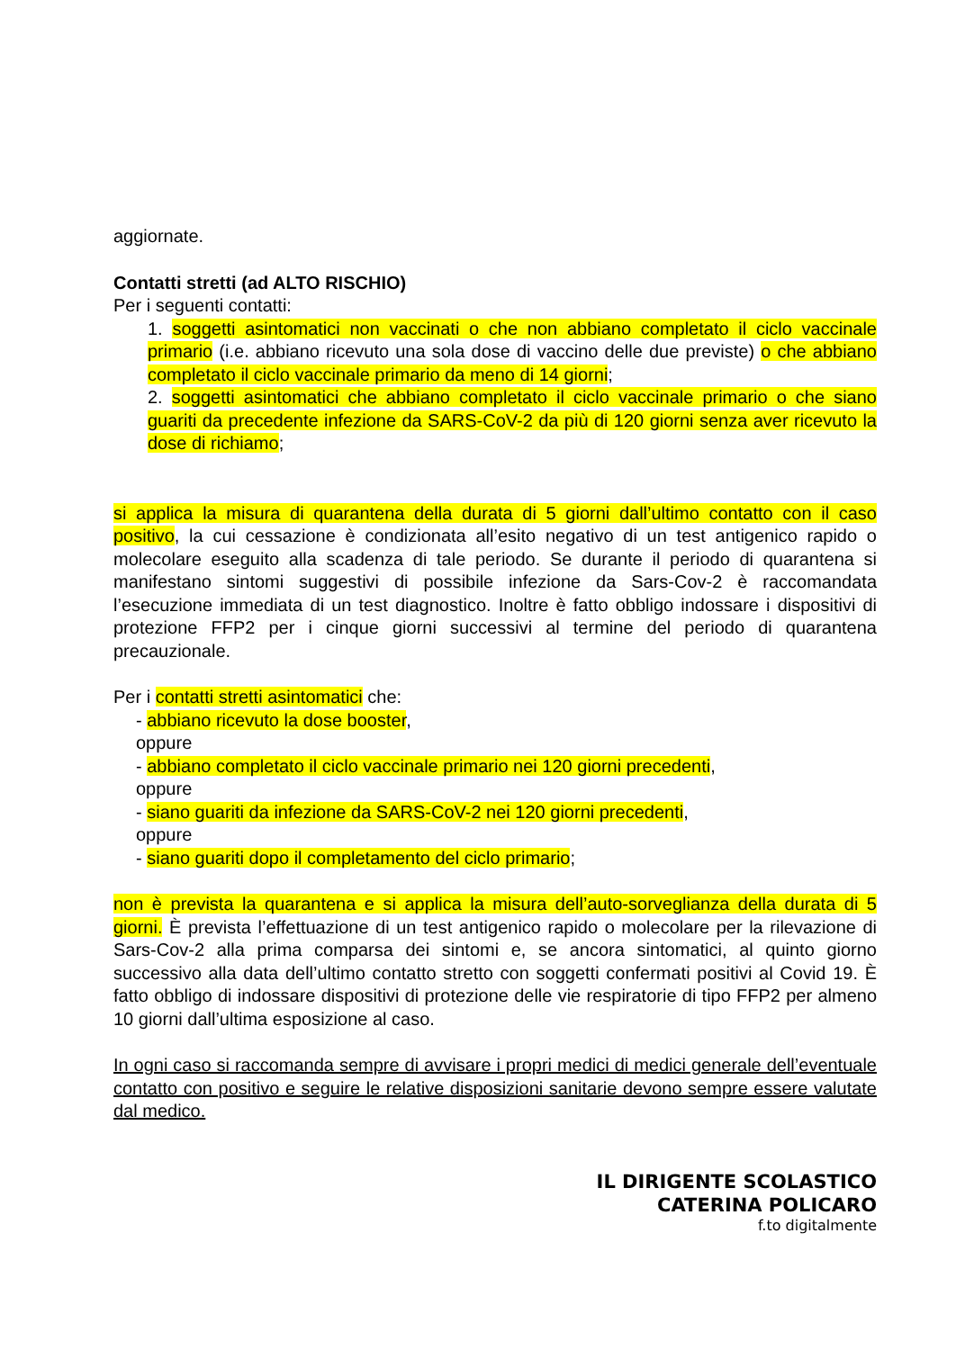aggiornate.
Contatti stretti (ad ALTO RISCHIO)
Per i seguenti contatti:
1. soggetti asintomatici non vaccinati o che non abbiano completato il ciclo vaccinale primario (i.e. abbiano ricevuto una sola dose di vaccino delle due previste) o che abbiano completato il ciclo vaccinale primario da meno di 14 giorni;
2. soggetti asintomatici che abbiano completato il ciclo vaccinale primario o che siano guariti da precedente infezione da SARS-CoV-2 da più di 120 giorni senza aver ricevuto la dose di richiamo;
si applica la misura di quarantena della durata di 5 giorni dall’ultimo contatto con il caso positivo, la cui cessazione è condizionata all’esito negativo di un test antigenico rapido o molecolare eseguito alla scadenza di tale periodo. Se durante il periodo di quarantena si manifestano sintomi suggestivi di possibile infezione da Sars-Cov-2 è raccomandata l’esecuzione immediata di un test diagnostico. Inoltre è fatto obbligo indossare i dispositivi di protezione FFP2 per i cinque giorni successivi al termine del periodo di quarantena precauzionale.
Per i contatti stretti asintomatici che:
- abbiano ricevuto la dose booster,
oppure
- abbiano completato il ciclo vaccinale primario nei 120 giorni precedenti,
oppure
- siano guariti da infezione da SARS-CoV-2 nei 120 giorni precedenti,
oppure
- siano guariti dopo il completamento del ciclo primario;
non è prevista la quarantena e si applica la misura dell’auto-sorveglianza della durata di 5 giorni. È prevista l’effettuazione di un test antigenico rapido o molecolare per la rilevazione di Sars-Cov-2 alla prima comparsa dei sintomi e, se ancora sintomatici, al quinto giorno successivo alla data dell’ultimo contatto stretto con soggetti confermati positivi al Covid 19. È fatto obbligo di indossare dispositivi di protezione delle vie respiratorie di tipo FFP2 per almeno 10 giorni dall’ultima esposizione al caso.
In ogni caso si raccomanda sempre di avvisare i propri medici di medici generale dell’eventuale contatto con positivo e seguire le relative disposizioni sanitarie devono sempre essere valutate dal medico.
IL DIRIGENTE SCOLASTICO
CATERINA POLICARO
f.to digitalmente